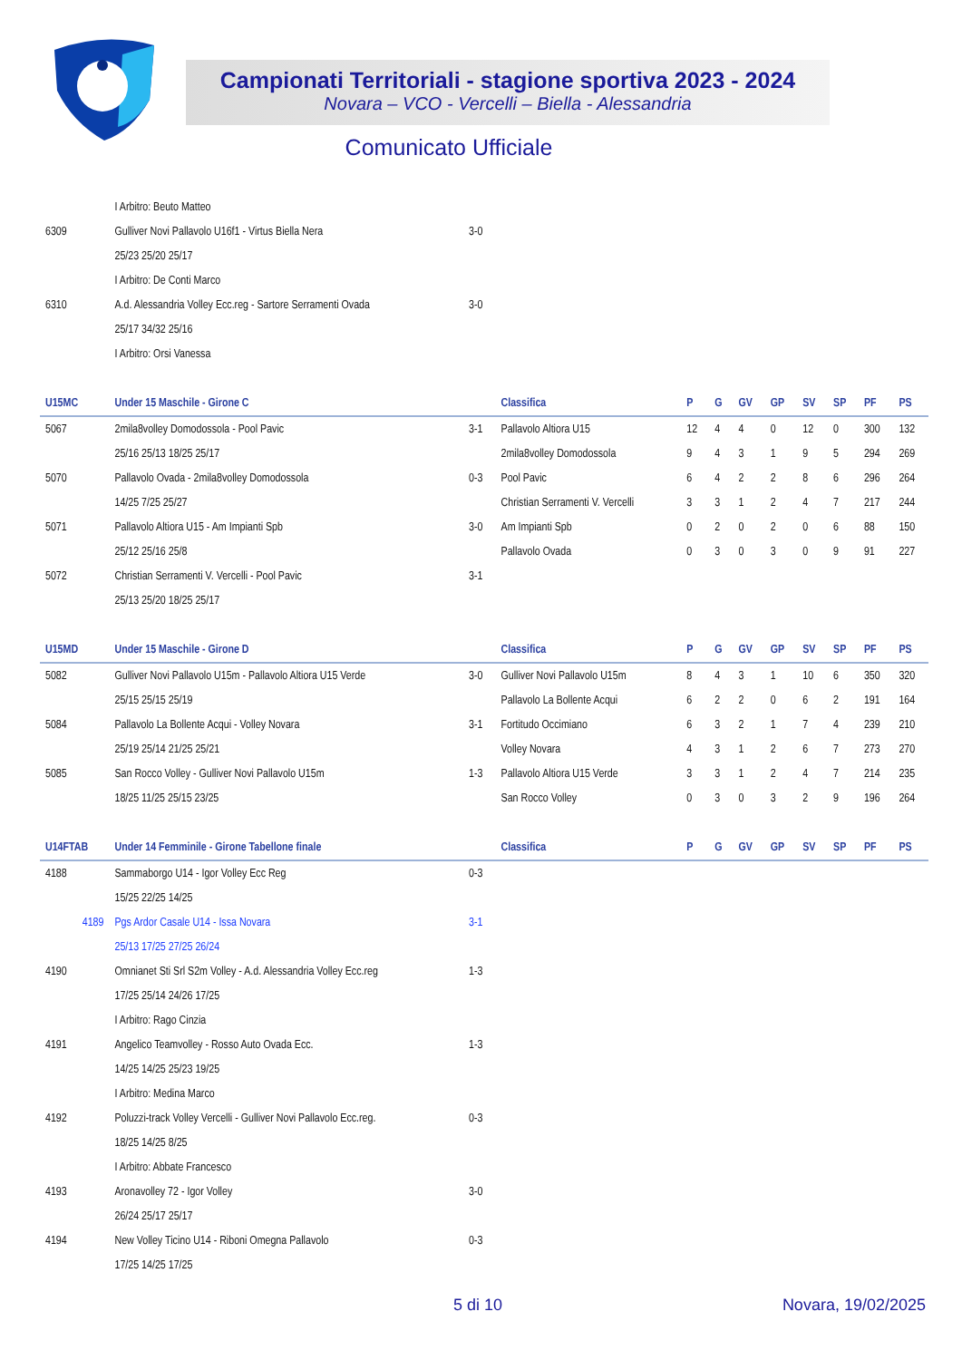Campionati Territoriali - stagione sportiva 2023 - 2024
Novara – VCO - Vercelli – Biella - Alessandria
Comunicato Ufficiale
| | I Arbitro: Beuto Matteo | | | | | | | | | | |
| 6309 | Gulliver Novi Pallavolo U16f1 - Virtus Biella Nera | 3-0 | | | | | | | | | |
| | 25/23 25/20 25/17 | | | | | | | | | | |
| | I Arbitro: De Conti Marco | | | | | | | | | | |
| 6310 | A.d. Alessandria Volley Ecc.reg - Sartore Serramenti Ovada | 3-0 | | | | | | | | | |
| | 25/17 34/32 25/16 | | | | | | | | | | |
| | I Arbitro: Orsi Vanessa | | | | | | | | | | |
| U15MC | Under 15 Maschile - Girone C | | Classifica | P | G | GV | GP | SV | SP | PF | PS |
| 5067 | 2mila8volley Domodossola - Pool Pavic | 3-1 | Pallavolo Altiora U15 | 12 | 4 | 4 | 0 | 12 | 0 | 300 | 132 |
| | 25/16 25/13 18/25 25/17 | | 2mila8volley Domodossola | 9 | 4 | 3 | 1 | 9 | 5 | 294 | 269 |
| 5070 | Pallavolo Ovada - 2mila8volley Domodossola | 0-3 | Pool Pavic | 6 | 4 | 2 | 2 | 8 | 6 | 296 | 264 |
| | 14/25 7/25 25/27 | | Christian Serramenti V. Vercelli | 3 | 3 | 1 | 2 | 4 | 7 | 217 | 244 |
| 5071 | Pallavolo Altiora U15 - Am Impianti Spb | 3-0 | Am Impianti Spb | 0 | 2 | 0 | 2 | 0 | 6 | 88 | 150 |
| | 25/12 25/16 25/8 | | Pallavolo Ovada | 0 | 3 | 0 | 3 | 0 | 9 | 91 | 227 |
| 5072 | Christian Serramenti V. Vercelli - Pool Pavic | 3-1 | | | | | | | | | |
| | 25/13 25/20 18/25 25/17 | | | | | | | | | | |
| U15MD | Under 15 Maschile - Girone D | | Classifica | P | G | GV | GP | SV | SP | PF | PS |
| 5082 | Gulliver Novi Pallavolo U15m - Pallavolo Altiora U15 Verde | 3-0 | Gulliver Novi Pallavolo U15m | 8 | 4 | 3 | 1 | 10 | 6 | 350 | 320 |
| | 25/15 25/15 25/19 | | Pallavolo La Bollente Acqui | 6 | 2 | 2 | 0 | 6 | 2 | 191 | 164 |
| 5084 | Pallavolo La Bollente Acqui - Volley Novara | 3-1 | Fortitudo Occimiano | 6 | 3 | 2 | 1 | 7 | 4 | 239 | 210 |
| | 25/19 25/14 21/25 25/21 | | Volley Novara | 4 | 3 | 1 | 2 | 6 | 7 | 273 | 270 |
| 5085 | San Rocco Volley - Gulliver Novi Pallavolo U15m | 1-3 | Pallavolo Altiora U15 Verde | 3 | 3 | 1 | 2 | 4 | 7 | 214 | 235 |
| | 18/25 11/25 25/15 23/25 | | San Rocco Volley | 0 | 3 | 0 | 3 | 2 | 9 | 196 | 264 |
| U14FTAB | Under 14 Femminile - Girone Tabellone finale | | Classifica | P | G | GV | GP | SV | SP | PF | PS |
| 4188 | Sammaborgo U14 - Igor Volley Ecc Reg | 0-3 | | | | | | | | | |
| | 15/25 22/25 14/25 | | | | | | | | | | |
| 4189 | Pgs Ardor Casale U14 - Issa Novara | 3-1 | | | | | | | | | |
| | 25/13 17/25 27/25 26/24 | | | | | | | | | | |
| 4190 | Omnianet Sti Srl S2m Volley - A.d. Alessandria Volley Ecc.reg | 1-3 | | | | | | | | | |
| | 17/25 25/14 24/26 17/25 | | | | | | | | | | |
| | I Arbitro: Rago Cinzia | | | | | | | | | | |
| 4191 | Angelico Teamvolley - Rosso Auto Ovada Ecc. | 1-3 | | | | | | | | | |
| | 14/25 14/25 25/23 19/25 | | | | | | | | | | |
| | I Arbitro: Medina Marco | | | | | | | | | | |
| 4192 | Poluzzi-track Volley Vercelli - Gulliver Novi Pallavolo Ecc.reg. | 0-3 | | | | | | | | | |
| | 18/25 14/25 8/25 | | | | | | | | | | |
| | I Arbitro: Abbate Francesco | | | | | | | | | | |
| 4193 | Aronavolley 72 - Igor Volley | 3-0 | | | | | | | | | |
| | 26/24 25/17 25/17 | | | | | | | | | | |
| 4194 | New Volley Ticino U14 - Riboni Omegna Pallavolo | 0-3 | | | | | | | | | |
| | 17/25 14/25 17/25 | | | | | | | | | | |
5 di 10 Novara, 19/02/2025